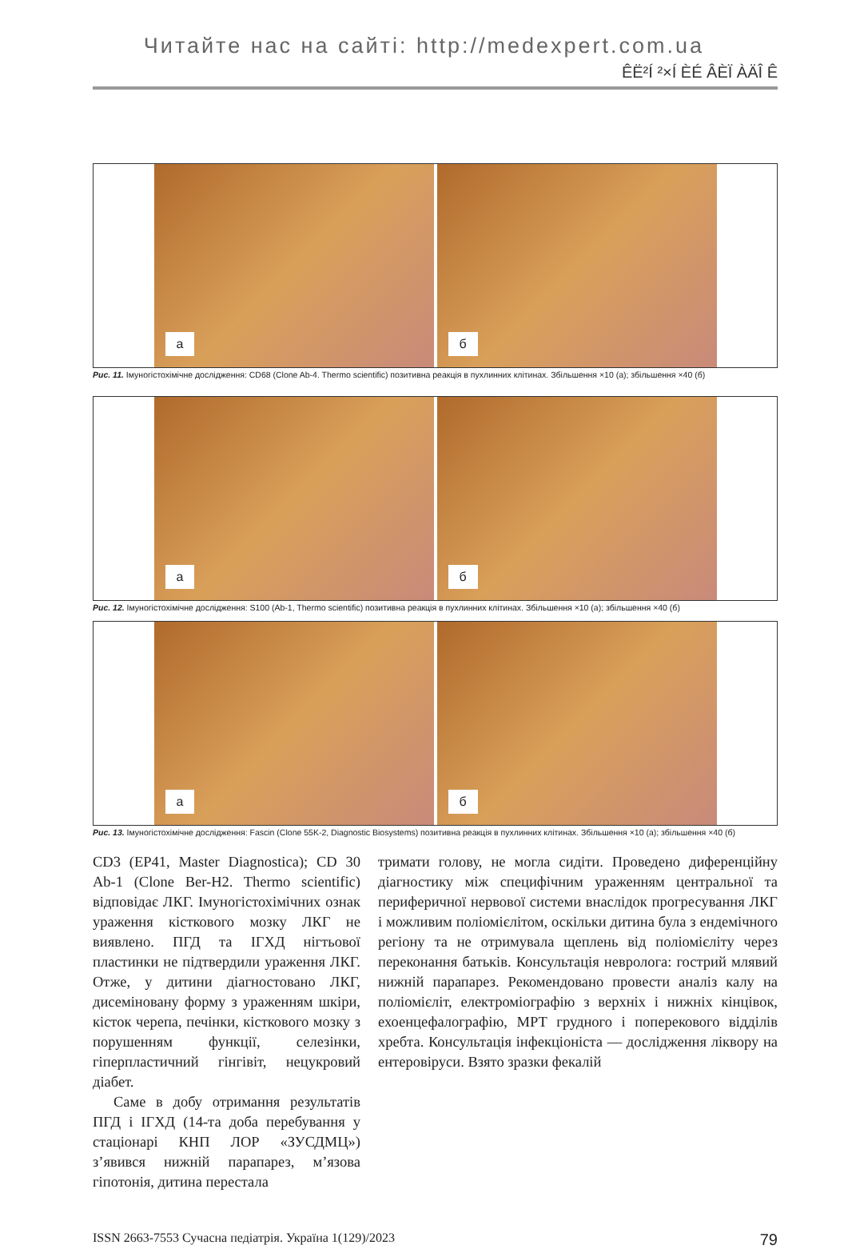Читайте нас на сайті: http://medexpert.com.ua
ÊË²Í ²×Í ÈÉ ÂÈÏ ÀÄÎ Ê
а
б
Рис. 11. Імуногістохімічне дослідження: CD68 (Clone Ab-4. Thermo scientific) позитивна реакція в пухлинних клітинах. Збільшення ×10 (а); збільшення ×40 (б)
а
б
Рис. 12. Імуногістохімічне дослідження: S100 (Ab-1, Thermo scientific) позитивна реакція в пухлинних клітинах. Збільшення ×10 (а); збільшення ×40 (б)
а
б
Рис. 13. Імуногістохімічне дослідження: Fascin (Clone 55K-2, Diagnostic Biosystems) позитивна реакція в пухлинних клітинах. Збільшення ×10 (а); збільшення ×40 (б)
CD3 (EP41, Master Diagnostica); CD 30 Ab-1 (Clone Ber-H2. Thermo scientific) відповідає ЛКГ. Імуногістохімічних ознак ураження кісткового мозку ЛКГ не виявлено. ПГД та ІГХД нігтьової пластинки не підтвердили ураження ЛКГ. Отже, у дитини діагностовано ЛКГ, дисеміновану форму з ураженням шкіри, кісток черепа, печінки, кісткового мозку з порушенням функції, селезінки, гіперпластичний гінгівіт, нецукровий діабет.
Саме в добу отримання результатів ПГД і ІГХД (14-та доба перебування у стаціонарі КНП ЛОР «ЗУСДМЦ») з’явився нижній парапарез, м’язова гіпотонія, дитина перестала
тримати голову, не могла сидіти. Проведено диференційну діагностику між специфічним ураженням центральної та периферичної нервової системи внаслідок прогресування ЛКГ і можливим поліомієлітом, оскільки дитина була з ендемічного регіону та не отримувала щеплень від поліомієліту через переконання батьків. Консультація невролога: гострий млявий нижній парапарез. Рекомендовано провести аналіз калу на поліомієліт, електроміографію з верхніх і нижніх кінцівок, ехоенцефалографію, МРТ грудного і поперекового відділів хребта. Консультація інфекціоніста — дослідження ліквору на ентеровіруси. Взято зразки фекалій
ISSN 2663-7553 Сучасна педіатрія. Україна 1(129)/2023 79